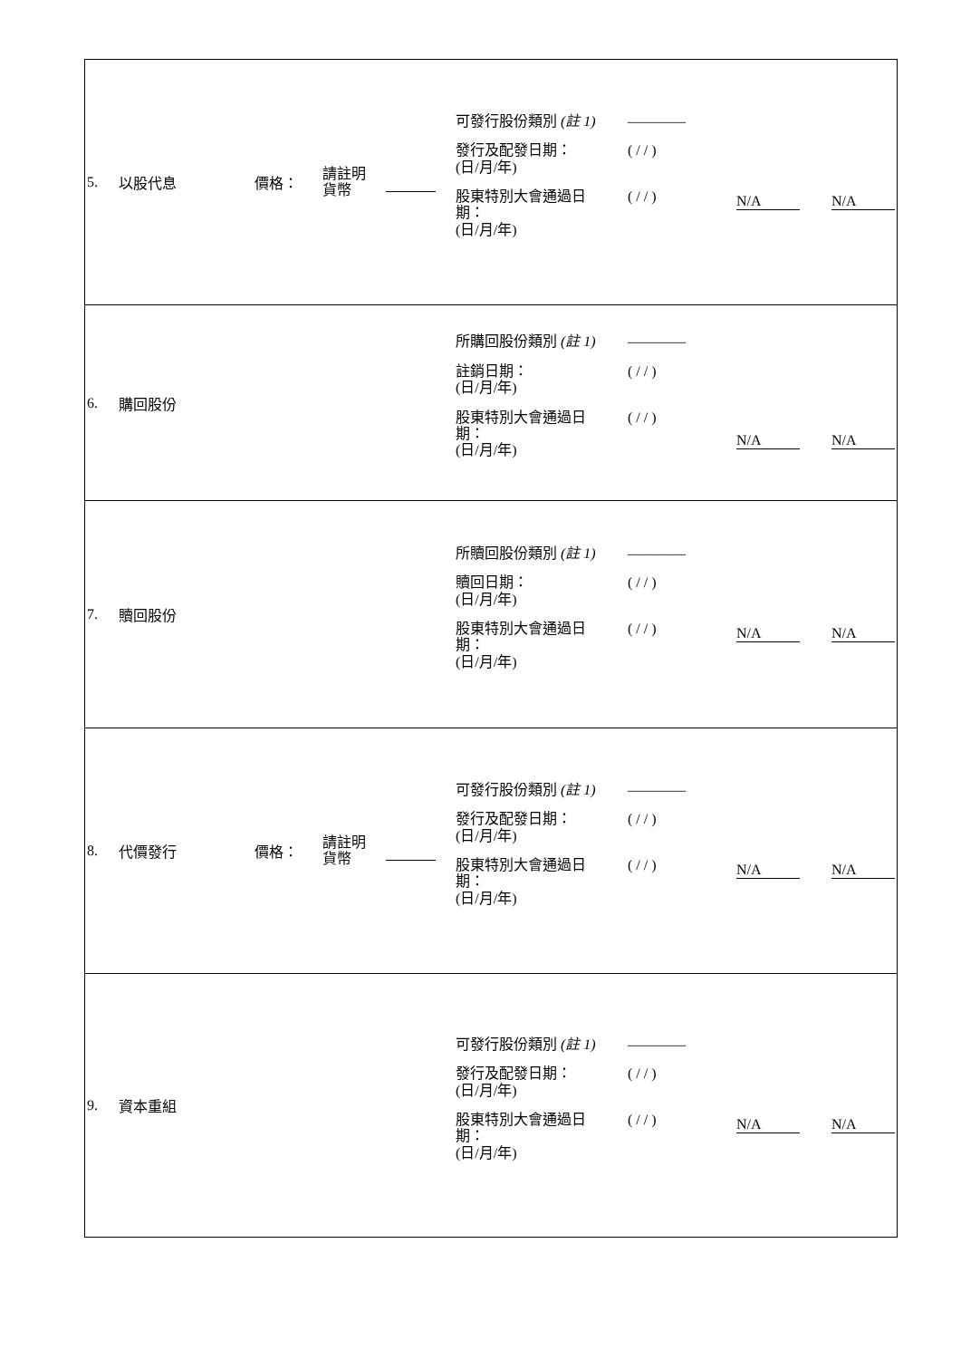| 5. 以股代息 價格： 請註明 貨幣 可發行股份類別 (註 1) ———— 發行及配發日期： (日/月/年) ( / / ) 股東特別大會通過日 期： (日/月/年) ( / / ) N/A N/A |
| 6. 購回股份 所購回股份類別 (註 1) ———— 註銷日期： (日/月/年) ( / / ) 股東特別大會通過日 期： (日/月/年) ( / / ) N/A N/A |
| 7. 贖回股份 所贖回股份類別 (註 1) ———— 贖回日期： (日/月/年) ( / / ) 股東特別大會通過日 期： (日/月/年) ( / / ) N/A N/A |
| 8. 代價發行 價格： 請註明 貨幣 可發行股份類別 (註 1) ———— 發行及配發日期： (日/月/年) ( / / ) 股東特別大會通過日 期： (日/月/年) ( / / ) N/A N/A |
| 9. 資本重組 可發行股份類別 (註 1) ———— 發行及配發日期： (日/月/年) ( / / ) 股東特別大會通過日 期： (日/月/年) ( / / ) N/A N/A |